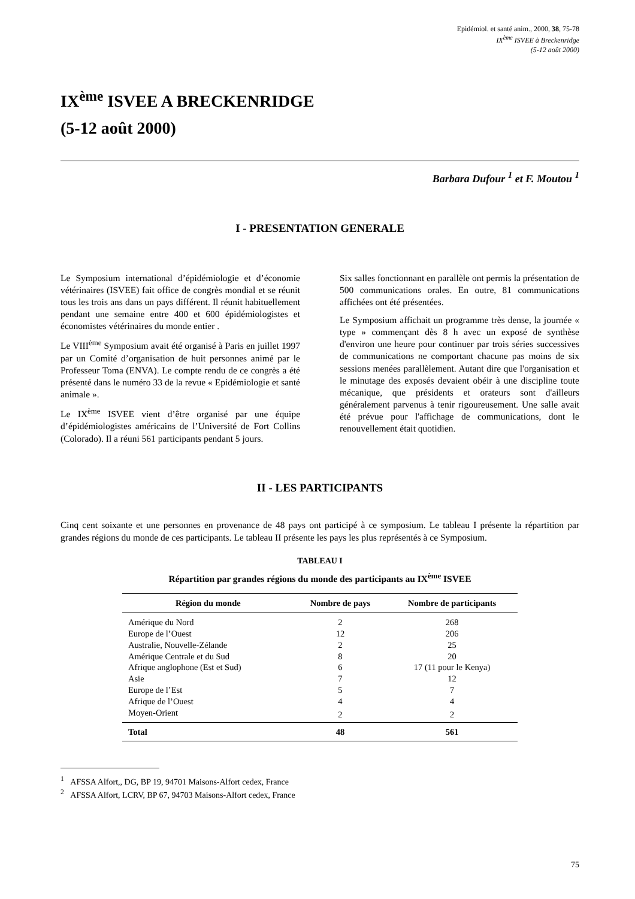Epidémiol. et santé anim., 2000, 38, 75-78
IX<sup>ème</sup> ISVEE à Breckenridge
(5-12 août 2000)
IX<sup>ème</sup> ISVEE A BRECKENRIDGE
(5-12 août 2000)
Barbara Dufour <sup>1</sup> et F. Moutou <sup>1</sup>
I - PRESENTATION GENERALE
Le Symposium international d’épidémiologie et d’économie vétérinaires (ISVEE) fait office de congrès mondial et se réunit tous les trois ans dans un pays différent. Il réunit habituellement pendant une semaine entre 400 et 600 épidémiologistes et économistes vétérinaires du monde entier .
Le VIII<sup>ème</sup> Symposium avait été organisé à Paris en juillet 1997 par un Comité d’organisation de huit personnes animé par le Professeur Toma (ENVA). Le compte rendu de ce congrès a été présenté dans le numéro 33 de la revue « Epidémiologie et santé animale ».
Le IX<sup>ème</sup> ISVEE vient d’être organisé par une équipe d’épidémiologistes américains de l’Université de Fort Collins (Colorado). Il a réuni 561 participants pendant 5 jours.
Six salles fonctionnant en parallèle ont permis la présentation de 500 communications orales. En outre, 81 communications affichées ont été présentées.
Le Symposium affichait un programme très dense, la journée « type » commençant dès 8 h avec un exposé de synthèse d'environ une heure pour continuer par trois séries successives de communications ne comportant chacune pas moins de six sessions menées parallèlement. Autant dire que l'organisation et le minutage des exposés devaient obéir à une discipline toute mécanique, que présidents et orateurs sont d'ailleurs généralement parvenus à tenir rigoureusement. Une salle avait été prévue pour l'affichage de communications, dont le renouvellement était quotidien.
II - LES PARTICIPANTS
Cinq cent soixante et une personnes en provenance de 48 pays ont participé à ce symposium. Le tableau I présente la répartition par grandes régions du monde de ces participants. Le tableau II présente les pays les plus représentés à ce Symposium.
TABLEAU I
Répartition par grandes régions du monde des participants au IX<sup>ème</sup> ISVEE
| Région du monde | Nombre de pays | Nombre de participants |
| --- | --- | --- |
| Amérique du Nord | 2 | 268 |
| Europe de l’Ouest | 12 | 206 |
| Australie, Nouvelle-Zélande | 2 | 25 |
| Amérique Centrale et du Sud | 8 | 20 |
| Afrique anglophone (Est et Sud) | 6 | 17 (11 pour le Kenya) |
| Asie | 7 | 12 |
| Europe de l’Est | 5 | 7 |
| Afrique de l’Ouest | 4 | 4 |
| Moyen-Orient | 2 | 2 |
| Total | 48 | 561 |
<sup>1</sup> AFSSA Alfort,, DG, BP 19, 94701 Maisons-Alfort cedex, France
<sup>2</sup> AFSSA Alfort, LCRV, BP 67, 94703 Maisons-Alfort cedex, France
75